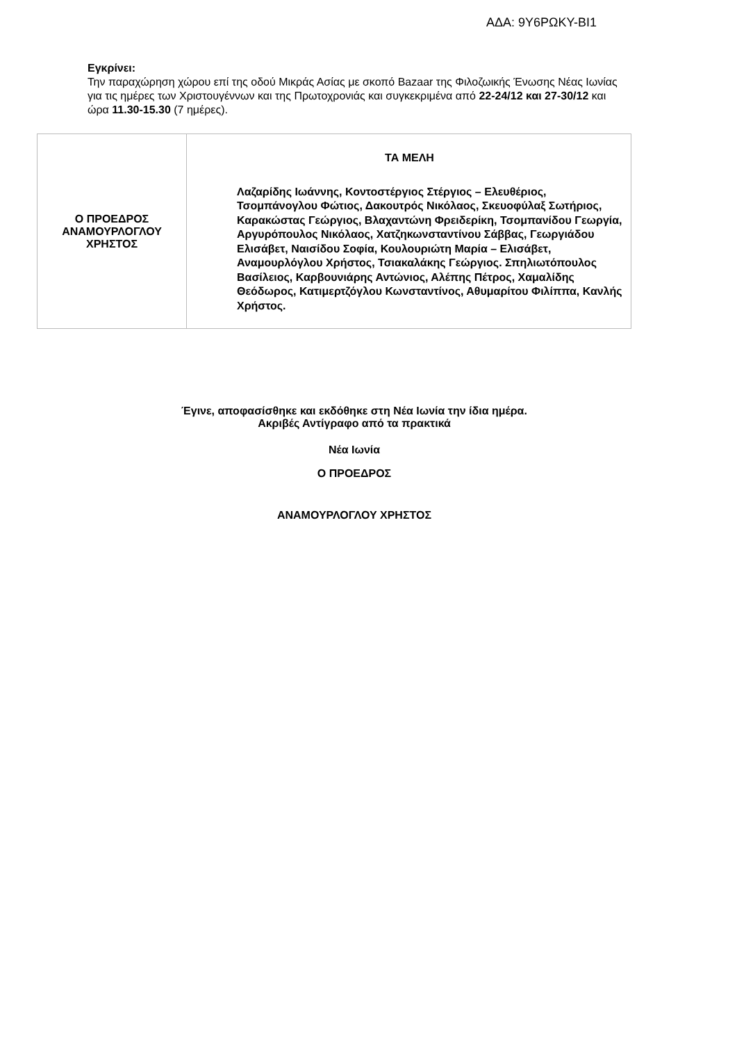ΑΔΑ: 9Υ6ΡΩΚΥ-ΒΙ1
Εγκρίνει:
Την παραχώρηση χώρου επί της οδού Μικράς Ασίας με σκοπό Bazaar της Φιλοζωικής Ένωσης Νέας Ιωνίας για τις ημέρες των Χριστουγέννων και της Πρωτοχρονιάς και συγκεκριμένα από 22-24/12 και 27-30/12 και ώρα 11.30-15.30 (7 ημέρες).
| Ο ΠΡΟΕΔΡΟΣ ΑΝΑΜΟΥΡΛΟΓΛΟΥ ΧΡΗΣΤΟΣ | ΤΑ ΜΕΛΗ Λαζαρίδης Ιωάννης, Κοντοστέργιος Στέργιος – Ελευθέριος, Τσομπάνογλου Φώτιος, Δακουτρός Νικόλαος, Σκευοφύλαξ Σωτήριος, Καρακώστας Γεώργιος, Βλαχαντώνη Φρειδερίκη, Τσομπανίδου Γεωργία, Αργυρόπουλος Νικόλαος, Χατζηκωνσταντίνου Σάββας, Γεωργιάδου Ελισάβετ, Ναισίδου Σοφία, Κουλουριώτη Μαρία – Ελισάβετ, Αναμουρλόγλου Χρήστος, Τσιακαλάκης Γεώργιος. Σπηλιωτόπουλος Βασίλειος, Καρβουνιάρης Αντώνιος, Αλέπης Πέτρος, Χαμαλίδης Θεόδωρος, Κατιμερτζόγλου Κωνσταντίνος, Αθυμαρίτου Φιλίππα, Κανλής Χρήστος. |
Έγινε, αποφασίσθηκε και εκδόθηκε στη Νέα Ιωνία την ίδια ημέρα.
Ακριβές Αντίγραφο από τα πρακτικά
Νέα Ιωνία
Ο ΠΡΟΕΔΡΟΣ
ΑΝΑΜΟΥΡΛΟΓΛΟΥ ΧΡΗΣΤΟΣ